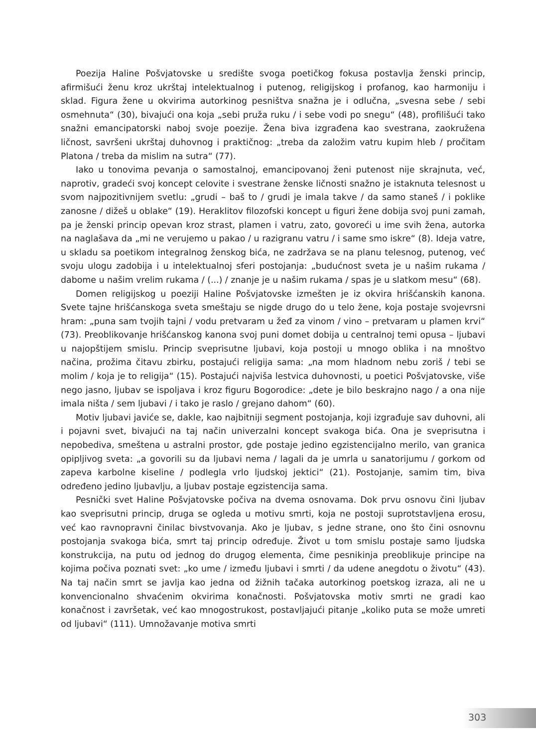Poezija Haline Pošvjatovske u središte svoga poetičkog fokusa postavlja ženski princip, afirmišući ženu kroz ukrštaj intelektualnog i putenog, religijskog i profanog, kao harmoniju i sklad. Figura žene u okvirima autorkinog pesništva snažna je i odlučna, „svesna sebe / sebi osmehnuta“ (30), bivajući ona koja „sebi pruža ruku / i sebe vodi po snegu“ (48), profilišući tako snažni emancipatorski naboj svoje poezije. Žena biva izgrađena kao svestrana, zaokružena ličnost, savršeni ukrštaj duhovnog i praktičnog: „treba da založim vatru kupim hleb / pročitam Platona / treba da mislim na sutra“ (77).
Iako u tonovima pevanja o samostalnoj, emancipovanoj ženi putenost nije skrajnuta, već, naprotiv, gradeći svoj koncept celovite i svestrane ženske ličnosti snažno je istaknuta telesnost u svom najpozitivnijem svetlu: „grudi – baš to / grudi je imala takve / da samo staneš / i poklike zanosne / dižeš u oblake“ (19). Heraklitov filozofski koncept u figuri žene dobija svoj puni zamah, pa je ženski princip opevan kroz strast, plamen i vatru, zato, govoreći u ime svih žena, autorka na naglašava da „mi ne verujemo u pakao / u razigranu vatru / i same smo iskre“ (8). Ideja vatre, u skladu sa poetikom integralnog ženskog bića, ne zadržava se na planu telesnog, putenog, već svoju ulogu zadobija i u intelektualnoj sferi postojanja: „budućnost sveta je u našim rukama / dabome u našim vrelim rukama / (...) / znanje je u našim rukama / spas je u slatkom mesu“ (68).
Domen religijskog u poeziji Haline Pošvjatovske izmešten je iz okvira hrišćanskih kanona. Svete tajne hrišćanskoga sveta smeštaju se nigde drugo do u telo žene, koja postaje svojevrsni hram: „puna sam tvojih tajni / vodu pretvaram u žeđ za vinom / vino – pretvaram u plamen krvi“ (73). Preoblikovanje hrišćanskog kanona svoj puni domet dobija u centralnoj temi opusa – ljubavi u najopštijem smislu. Princip sveprisutne ljubavi, koja postoji u mnogo oblika i na mnoštvo načina, prožima čitavu zbirku, postajući religija sama: „na mom hladnom nebu zoriš / tebi se molim / koja je to religija“ (15). Postajući najviša lestvica duhovnosti, u poetici Pošvjatovske, više nego jasno, ljubav se ispoljava i kroz figuru Bogorodice: „dete je bilo beskrajno nago / a ona nije imala ništa / sem ljubavi / i tako je raslo / grejano dahom“ (60).
Motiv ljubavi javiće se, dakle, kao najbitniji segment postojanja, koji izgrađuje sav duhovni, ali i pojavni svet, bivajući na taj način univerzalni koncept svakoga bića. Ona je sveprisutna i nepobediva, smeštena u astralni prostor, gde postaje jedino egzistencijalno merilo, van granica opipljivog sveta: „a govorili su da ljubavi nema / lagali da je umrla u sanatorijumu / gorkom od zapeva karbolne kiseline / podlegla vrlo ljudskoj jektici“ (21). Postojanje, samim tim, biva određeno jedino ljubavlju, a ljubav postaje egzistencija sama.
Pesnički svet Haline Pošvjatovske počiva na dvema osnovama. Dok prvu osnovu čini ljubav kao sveprisutni princip, druga se ogleda u motivu smrti, koja ne postoji suprotstavljena erosu, već kao ravnopravni činilac bivstvovanja. Ako je ljubav, s jedne strane, ono što čini osnovnu postojanja svakoga bića, smrt taj princip određuje. Život u tom smislu postaje samo ljudska konstrukcija, na putu od jednog do drugog elementa, čime pesnikinja preoblikuje principe na kojima počiva poznati svet: „ko ume / između ljubavi i smrti / da udene anegdotu o životu“ (43). Na taj način smrt se javlja kao jedna od žižnih tačaka autorkinog poetskog izraza, ali ne u konvencionalno shvaćenim okvirima konačnosti. Pošvjatovska motiv smrti ne gradi kao konačnost i završetak, već kao mnogostrukost, postavljajući pitanje „koliko puta se može umreti od ljubavi“ (111). Umnožavanje motiva smrti
303